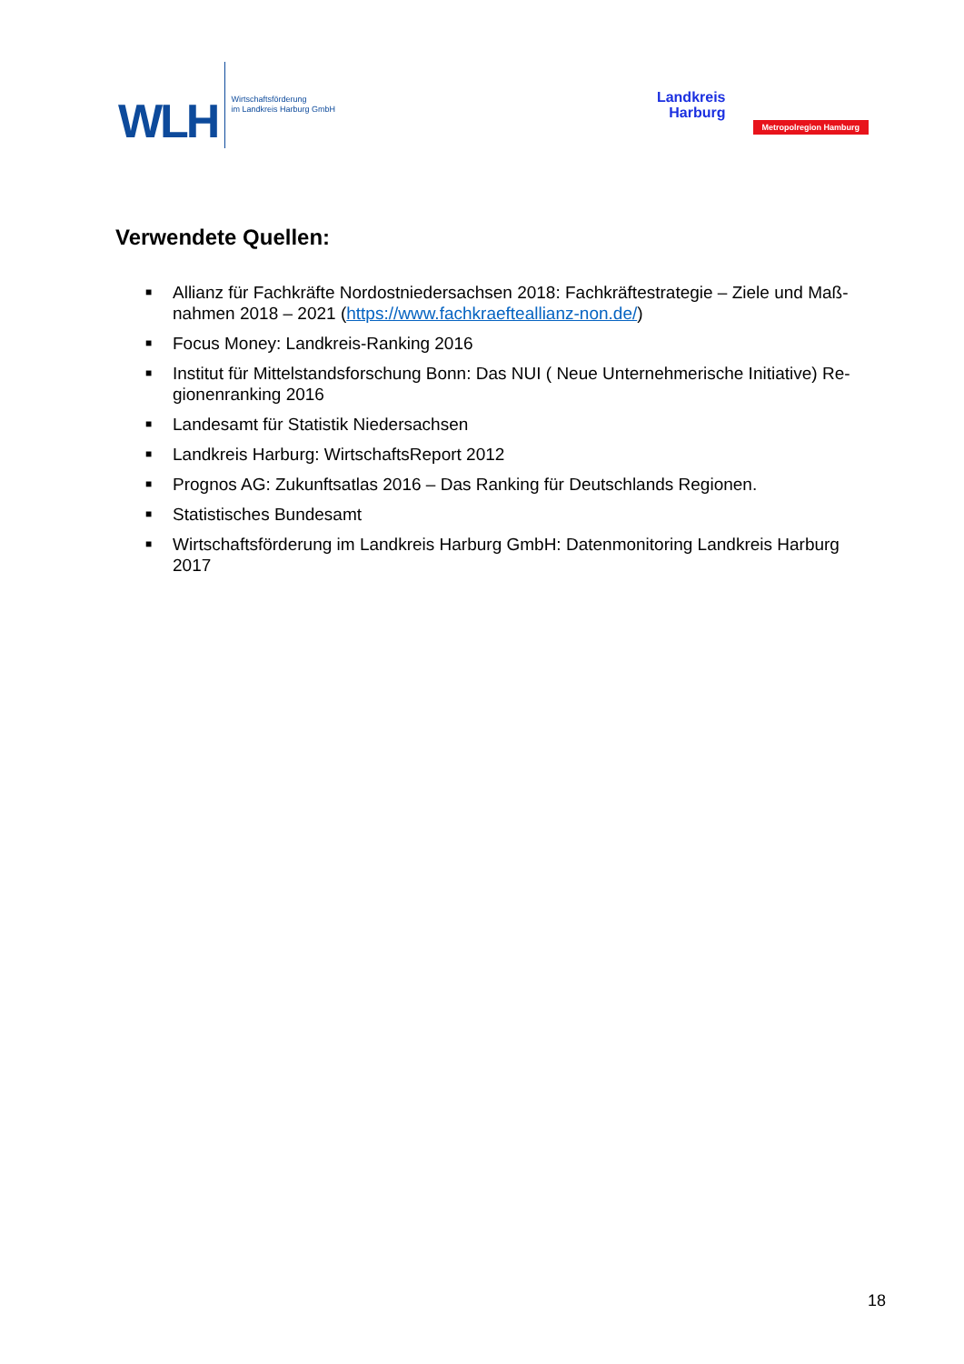WLH
Wirtschaftsförderung
im Landkreis Harburg GmbH
Landkreis
Harburg
Metropolregion Hamburg
Verwendete Quellen:
■ Allianz für Fachkräfte Nordostniedersachsen 2018: Fachkräftestrategie – Ziele und Maß-nahmen 2018 – 2021 (https://www.fachkraefteallianz-non.de/)
■ Focus Money: Landkreis-Ranking 2016
■ Institut für Mittelstandsforschung Bonn: Das NUI ( Neue Unternehmerische Initiative) Re-gionenranking 2016
■ Landesamt für Statistik Niedersachsen
■ Landkreis Harburg: WirtschaftsReport 2012
■ Prognos AG: Zukunftsatlas 2016 – Das Ranking für Deutschlands Regionen.
■ Statistisches Bundesamt
■ Wirtschaftsförderung im Landkreis Harburg GmbH: Datenmonitoring Landkreis Harburg 2017
18